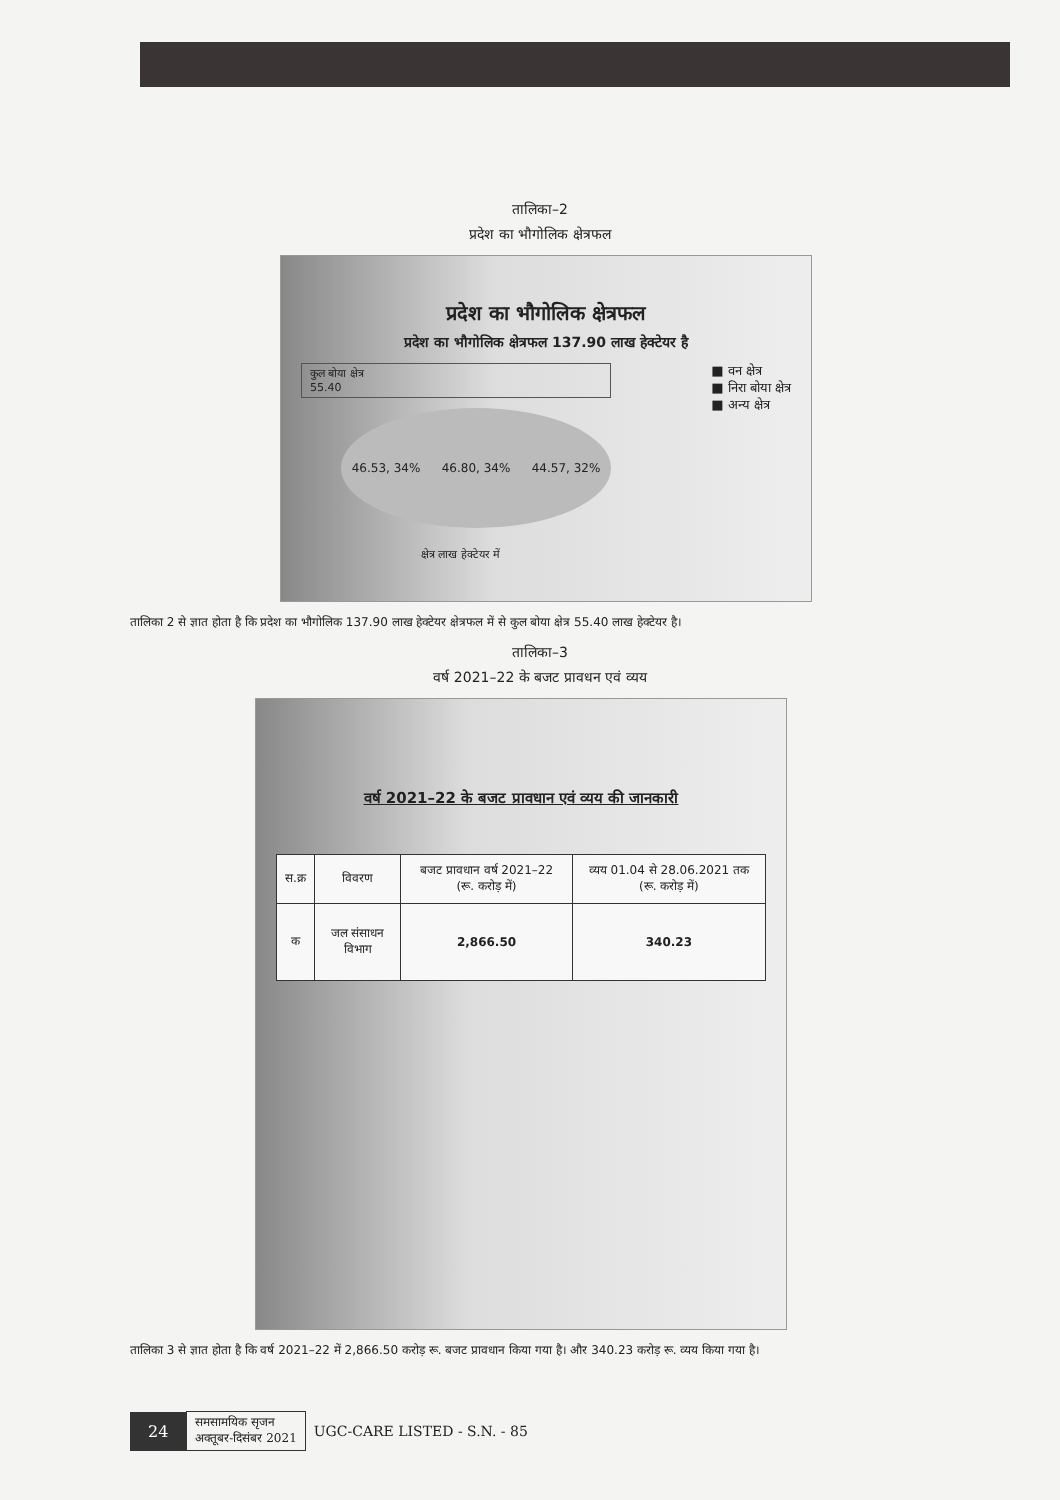तालिका–2
प्रदेश का भौगोलिक क्षेत्रफल
प्रदेश का भौगोलिक क्षेत्रफल
प्रदेश का भौगोलिक क्षेत्रफल 137.90 लाख हेक्टेयर है
कुल बोया क्षेत्र
55.40
46.53, 34% 46.80, 34% 44.57, 32%
■ वन क्षेत्र
■ निरा बोया क्षेत्र
■ अन्य क्षेत्र
क्षेत्र लाख हेक्टेयर में
तालिका 2 से ज्ञात होता है कि प्रदेश का भौगोलिक 137.90 लाख हेक्टेयर क्षेत्रफल में से कुल बोया क्षेत्र 55.40 लाख हेक्टेयर है।
तालिका–3
वर्ष 2021–22 के बजट प्रावधन एवं व्यय
वर्ष 2021–22 के बजट प्रावधान एवं व्यय की जानकारी
| स.क्र | विवरण | बजट प्रावधान वर्ष 2021–22 (रू. करोड़ में) | व्यय 01.04 से 28.06.2021 तक (रू. करोड़ में) |
| --- | --- | --- | --- |
| क | जल संसाधन विभाग | 2,866.50 | 340.23 |
तालिका 3 से ज्ञात होता है कि वर्ष 2021–22 में 2,866.50 करोड़ रू. बजट प्रावधान किया गया है। और 340.23 करोड़ रू. व्यय किया गया है।
24 समसामयिक सृजन
अक्तूबर-दिसंबर 2021 UGC-CARE LISTED - S.N. - 85